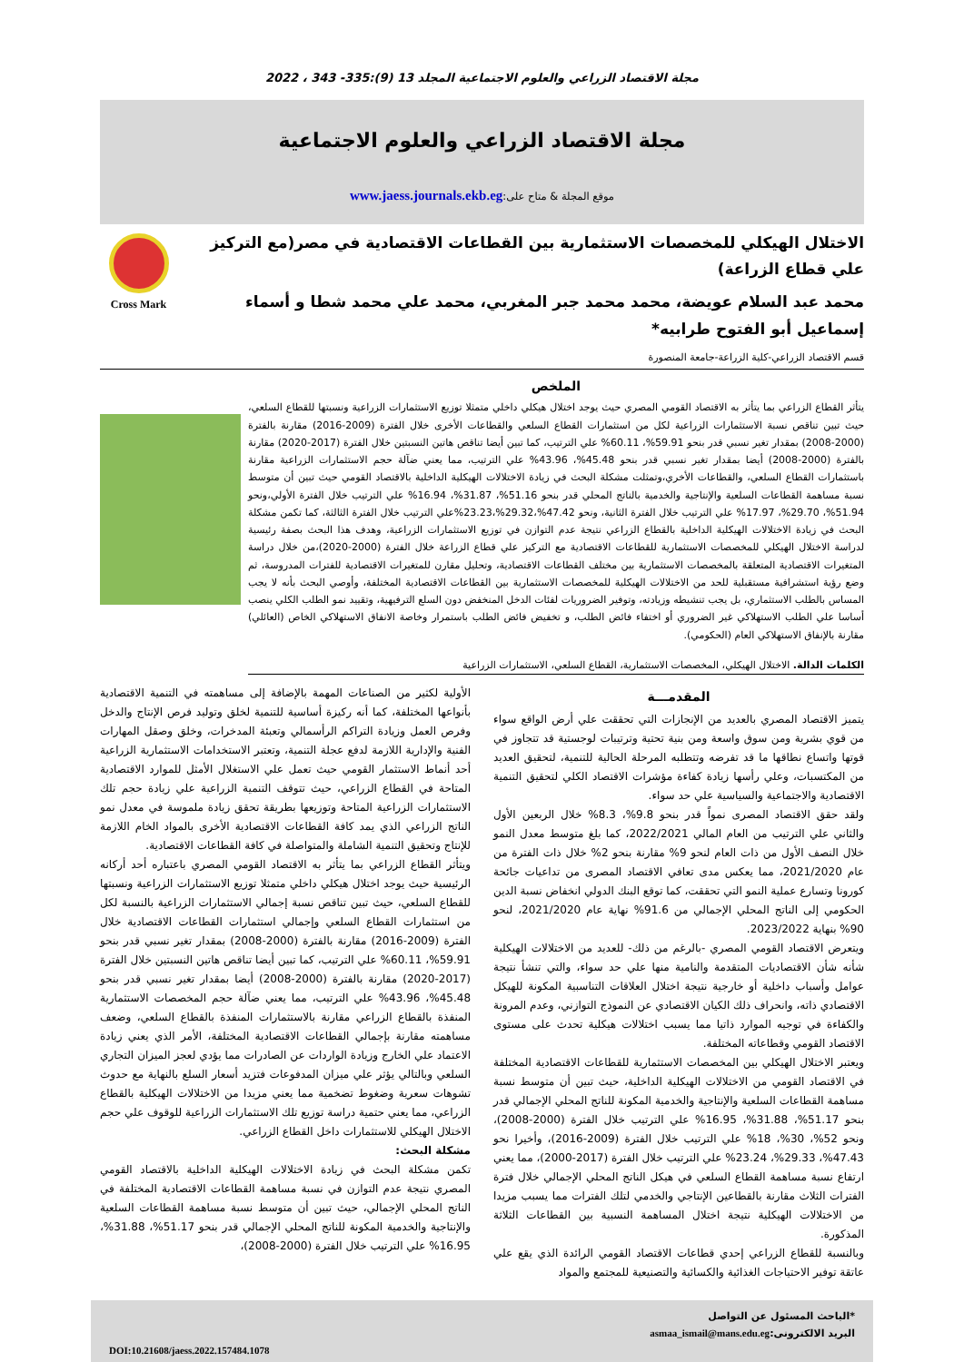مجلة الاقتصاد الزراعي والعلوم الاجتماعية المجلد 13 (9):335- 343 ، 2022
مجلة الاقتصاد الزراعي والعلوم الاجتماعية
موقع المجلة & متاح على:www.jaess.journals.ekb.eg
الاختلال الهيكلي للمخصصات الاستثمارية بين القطاعات الاقتصادية في مصر(مع التركيز علي قطاع الزراعة)
محمد عبد السلام عويضة، محمد محمد جبر المغربي، محمد علي محمد شطا و أسماء إسماعيل أبو الفتوح طرابيه*
Cross Mark
قسم الاقتصاد الزراعي-كلية الزراعة-جامعة المنصورة
الملخص
يتأثر القطاع الزراعي بما يتأثر به الاقتصاد القومي المصري حيث يوجد اختلال هيكلي داخلي متمثلا توزيع الاستثمارات الزراعية ونسبتها للقطاع السلعي، حيث تبين تناقص نسبة الاستثمارات الزراعية لكل من استثمارات القطاع السلعي والقطاعات الأخرى خلال الفترة (2009-2016) مقارنة بالفترة (2000-2008) بمقدار تغير نسبي قدر بنحو 59.91%، 60.11% علي الترتيب، كما تبين أيضا تناقص هاتين النسبتين خلال الفترة (2017-2020) مقارنة بالفترة (2000-2008) أيضا بمقدار تغير نسبي قدر بنحو 45.48%، 43.96% علي الترتيب، مما يعني ضآلة حجم الاستثمارات الزراعية مقارنة باستثمارات القطاع السلعي، والقطاعات الأخري،وتمثلت مشكلة البحث في زيادة الاختلالات الهيكلية الداخلية بالاقتصاد القومي حيث تبين أن متوسط نسبة مساهمة القطاعات السلعية والإنتاجية والخدمية بالناتج المحلي قدر بنحو 51.16%، 31.87%، 16.94% علي الترتيب خلال الفترة الأولي،ونحو 51.94%، 29.70%، 17.97% علي الترتيب خلال الفترة الثانية، ونحو 47.42%،29.32%،23.23%علي الترتيب خلال الفترة الثالثة، كما تكمن مشكلة البحث في زيادة الاختلالات الهيكلية الداخلية بالقطاع الزراعي نتيجة عدم التوازن في توزيع الاستثمارات الزراعية، وهدف هذا البحث بصفة رئيسية لدراسة الاختلال الهيكلي للمخصصات الاستثمارية للقطاعات الاقتصادية مع التركيز علي قطاع الزراعة خلال الفترة (2000-2020)،من خلال دراسة المتغيرات الاقتصادية المتعلقة بالمخصصات الاستثمارية بين مختلف القطاعات الاقتصادية، وتحليل مقارن للمتغيرات الاقتصادية للفترات المدروسة، ثم وضع رؤية استشرافية مستقبلية للحد من الاختلالات الهيكلية للمخصصات الاستثمارية بين القطاعات الاقتصادية المختلفة، وأوصي البحث بأنه لا يجب المساس بالطلب الاستثماري، بل يجب تنشيطه وزيادته، وتوفير الضروريات لفئات الدخل المنخفض دون السلع الترفيهية، وتقييد نمو الطلب الكلي ينصب أساسا علي الطلب الاستهلاكي غير الضروري أو اختفاء فائض الطلب، و تخفيض فائض الطلب باستمرار وخاصة الانفاق الاستهلاكي الخاص (العائلي) مقارنة بالإنفاق الاستهلاكي العام (الحكومي).
الكلمات الدالة. الاختلال الهيكلي، المخصصات الاستثمارية، القطاع السلعي، الاستثمارات الزراعية
المقدمـــة
يتميز الاقتصاد المصري بالعديد من الإنجازات التي تحققت علي أرض الواقع سواء من قوي بشرية ومن سوق واسعة ومن بنية تحتية وترتيبات لوجستية قد تتجاوز في قوتها واتساع نطاقها ما قد تفرضه وتتطلبه المرحلة الحالية للتنمية، لتحقيق العديد من المكتسبات، وعلي رأسها زيادة كفاءة مؤشرات الاقتصاد الكلي لتحقيق التنمية الاقتصادية والاجتماعية والسياسية علي حد سواء.
ولقد حقق الاقتصاد المصرى نمواً قدر بنحو 9.8%، 8.3% خلال الربعين الأول والثاني علي الترتيب من العام المالي 2022/2021، كما بلغ متوسط معدل النمو خلال النصف الأول من ذات العام لنحو 9% مقارنة بنحو 2% خلال ذات الفترة من عام 2021/2020، مما يعكس مدى تعافي الاقتصاد المصرى من تداعيات جائحة كورونا وتسارع عملية النمو التي تحققت، كما توقع البنك الدولي انخفاض نسبة الدين الحكومي إلى الناتج المحلي الإجمالي من 91.6% نهاية عام 2021/2020، لنحو 90% بنهاية 2023/2022.
ويتعرض الاقتصاد القومي المصري -بالرغم من ذلك- للعديد من الاختلالات الهيكلية شأنه شأن الاقتصاديات المتقدمة والنامية منها علي حد سواء، والتي تنشأ نتيجة عوامل وأسباب داخلية أو خارجية نتيجة اختلال العلاقات التناسبية المكونة للهيكل الاقتصادي ذاته، وانحراف ذلك الكيان الاقتصادي عن النموذج التوازني، وعدم المرونة والكفاءة في توجيه الموارد ذاتيا مما يسبب اختلالات هيكلية تحدث على مستوى الاقتصاد القومي وقطاعاته المختلفة.
ويعتبر الاختلال الهيكلي بين المخصصات الاستثمارية للقطاعات الاقتصادية المختلفة في الاقتصاد القومي من الاختلالات الهيكلية الداخلية، حيث تبين أن متوسط نسبة مساهمة القطاعات السلعية والإنتاجية والخدمية المكونة للناتج المحلي الإجمالي قدر بنحو 51.17%، 31.88%، 16.95% علي الترتيب خلال الفترة (2000-2008)، ونحو 52%، 30%، 18% علي الترتيب خلال الفترة (2009-2016)، وأخيرا نحو 47.43%، 29.33%، 23.24% علي الترتيب خلال الفترة (2017-2000)، مما يعني ارتفاع نسبة مساهمة القطاع السلعي في هيكل الناتج المحلي الإجمالي خلال فترة الفترات الثلاث مقارنة بالقطاعين الإنتاجي والخدمي لتلك الفترات مما يسبب مزيدا من الاختلالات الهيكلية نتيجة اختلال المساهمة النسبية بين القطاعات الثلاثة المذكورة.
وبالنسبة للقطاع الزراعي إحدي قطاعات الاقتصاد القومي الرائدة الذي يقع علي عاتقة توفير الاحتياجات الغذائية والكسائية والتصنيعية للمجتمع والمواد
الأولية لكثير من الصناعات المهمة بالإضافة إلى مساهمته في التنمية الاقتصادية بأنواعها المختلفة، كما أنه ركيزة أساسية للتنمية لخلق وتوليد فرص الإنتاج والدخل وفرص العمل وزيادة التراكم الرأسمالي وتعبئة المدخرات، وخلق وصقل المهارات الفنية والإدارية اللازمة لدفع عجلة التنمية، وتعتبر الاستخدامات الاستثمارية الزراعية أحد أنماط الاستثمار القومي حيث تعمل علي الاستغلال الأمثل للموارد الاقتصادية المتاحة في القطاع الزراعي، حيث تتوقف التنمية الزراعية علي زيادة حجم تلك الاستثمارات الزراعية المتاحة وتوزيعها بطريقة تحقق زيادة ملموسة في معدل نمو الناتج الزراعي الذي يمد كافة القطاعات الاقتصادية الأخرى بالمواد الخام اللازمة للإنتاج وتحقيق التنمية الشاملة والمتواصلة في كافة القطاعات الاقتصادية.
ويتأثر القطاع الزراعي بما يتأثر به الاقتصاد القومي المصري باعتباره أحد أركانه الرئيسية حيث يوجد اختلال هيكلي داخلي متمثلا توزيع الاستثمارات الزراعية ونسبتها للقطاع السلعي، حيث تبين تناقص نسبة إجمالي الاستثمارات الزراعية بالنسبة لكل من استثمارات القطاع السلعي وإجمالي استثمارات القطاعات الاقتصادية خلال الفترة (2009-2016) مقارنة بالفترة (2000-2008) بمقدار تغير نسبي قدر بنحو 59.91%، 60.11% علي الترتيب، كما تبين أيضا تناقص هاتين النسبتين خلال الفترة (2017-2020) مقارنة بالفترة (2000-2008) أيضا بمقدار تغير نسبي قدر بنحو 45.48%، 43.96% علي الترتيب، مما يعني ضآلة حجم المخصصات الاستثمارية المنفذة بالقطاع الزراعي مقارنة بالاستثمارات المنفذة بالقطاع السلعي، وضعف مساهمته مقارنة بإجمالي القطاعات الاقتصادية المختلفة، الأمر الذي يعني زيادة الاعتماد علي الخارج وزيادة الواردات عن الصادرات مما يؤدي لعجز الميزان التجاري السلعي وبالتالي يؤثر علي ميزان المدفوعات فتزيد أسعار السلع بالنهاية مع حدوث تشوهات سعرية وضغوط تضخمية مما يعني مزيدا من الاختلالات الهيكلية بالقطاع الزراعي، مما يعني حتمية دراسة توزيع تلك الاستثمارات الزراعية للوقوف علي حجم الاختلال الهيكلي للاستثمارات داخل القطاع الزراعي.
مشكلة البحث:
تكمن مشكلة البحث في زيادة الاختلالات الهيكلية الداخلية بالاقتصاد القومي المصري نتيجة عدم التوازن في نسبة مساهمة القطاعات الاقتصادية المختلفة في الناتج المحلي الإجمالي، حيث تبين أن متوسط نسبة مساهمة القطاعات السلعية والإنتاجية والخدمية المكونة للناتج المحلي الإجمالي قدر بنحو 51.17%، 31.88%، 16.95% علي الترتيب خلال الفترة (2000-2008)،
*الباحث المسئول عن التواصل
البريد الالكترونى:asmaa_ismail@mans.edu.eg
DOI:10.21608/jaess.2022.157484.1078